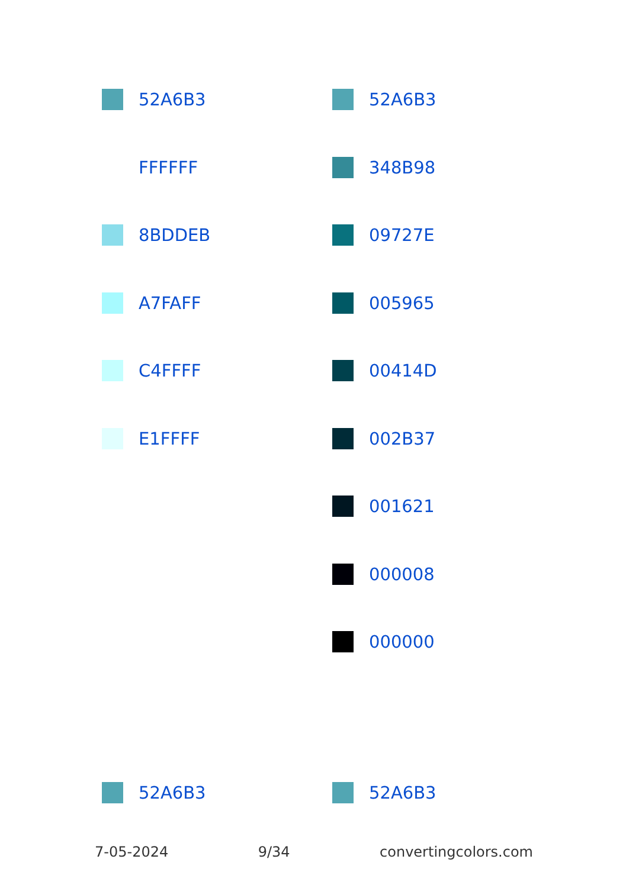52A6B3
FFFFFF
8BDDEB
A7FAFF
C4FFFF
E1FFFF
52A6B3
348B98
09727E
005965
00414D
002B37
001621
000008
000000
52A6B3 52A6B3
7-05-2024 9/34 convertingcolors.com